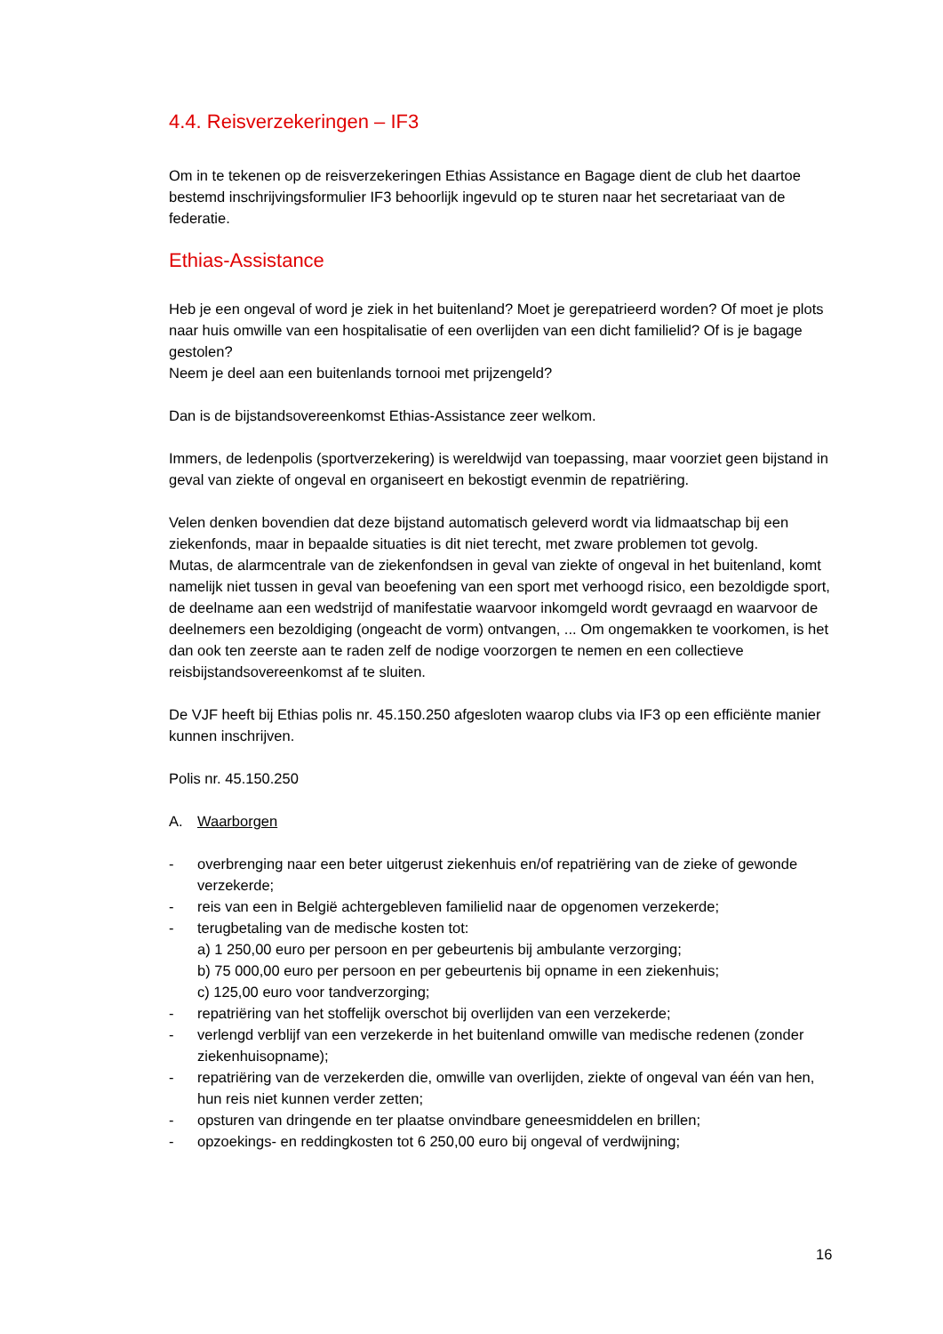4.4. Reisverzekeringen – IF3
Om in te tekenen op de reisverzekeringen Ethias Assistance en Bagage dient de club het daartoe bestemd inschrijvingsformulier IF3 behoorlijk ingevuld op te sturen naar het secretariaat van de federatie.
Ethias-Assistance
Heb je een ongeval of word je ziek in het buitenland? Moet je gerepatrieerd worden? Of moet je plots naar huis omwille van een hospitalisatie of een overlijden van een dicht familielid? Of is je bagage gestolen?
Neem je deel aan een buitenlands tornooi met prijzengeld?
Dan is de bijstandsovereenkomst Ethias-Assistance zeer welkom.
Immers, de ledenpolis (sportverzekering) is wereldwijd van toepassing, maar voorziet geen bijstand in geval van ziekte of ongeval en organiseert en bekostigt evenmin de repatriëring.
Velen denken bovendien dat deze bijstand automatisch geleverd wordt via lidmaatschap bij een ziekenfonds, maar in bepaalde situaties is dit niet terecht, met zware problemen tot gevolg.
Mutas, de alarmcentrale van de ziekenfondsen in geval van ziekte of ongeval in het buitenland, komt namelijk niet tussen in geval van beoefening van een sport met verhoogd risico, een bezoldigde sport, de deelname aan een wedstrijd of manifestatie waarvoor inkomgeld wordt gevraagd en waarvoor de deelnemers een bezoldiging (ongeacht de vorm) ontvangen, ... Om ongemakken te voorkomen, is het dan ook ten zeerste aan te raden zelf de nodige voorzorgen te nemen en een collectieve reisbijstandsovereenkomst af te sluiten.
De VJF heeft bij Ethias polis nr. 45.150.250 afgesloten waarop clubs via IF3 op een efficiënte manier kunnen inschrijven.
Polis nr. 45.150.250
A. Waarborgen
- overbrenging naar een beter uitgerust ziekenhuis en/of repatriëring van de zieke of gewonde verzekerde;
- reis van een in België achtergebleven familielid naar de opgenomen verzekerde;
- terugbetaling van de medische kosten tot:
a) 1 250,00 euro per persoon en per gebeurtenis bij ambulante verzorging;
b) 75 000,00 euro per persoon en per gebeurtenis bij opname in een ziekenhuis;
c) 125,00 euro voor tandverzorging;
- repatriëring van het stoffelijk overschot bij overlijden van een verzekerde;
- verlengd verblijf van een verzekerde in het buitenland omwille van medische redenen (zonder ziekenhuisopname);
- repatriëring van de verzekerden die, omwille van overlijden, ziekte of ongeval van één van hen, hun reis niet kunnen verder zetten;
- opsturen van dringende en ter plaatse onvindbare geneesmiddelen en brillen;
- opzoekings- en reddingkosten tot 6 250,00 euro bij ongeval of verdwijning;
16